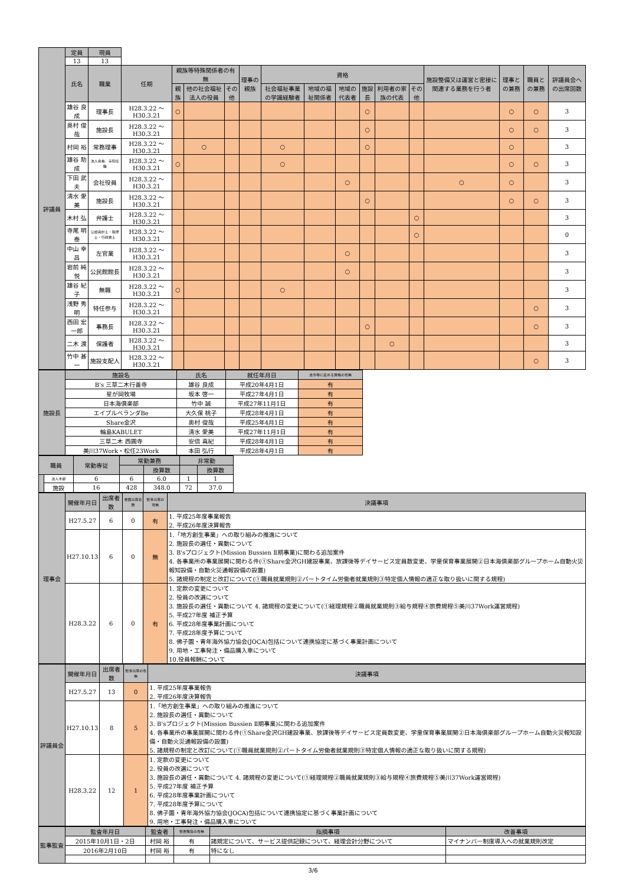| 評議員 | 定員 | 現員 | | | | | | | | | | | | | | | |
| | 13 | 13 | | | | | | | | | | | | | | | |
| | 氏名 | 職業 | 任期 | 親族等特殊関係者の有無 | | | 理事の親族 | 資格 | | | | | | 施設整備又は運営と密接に関連する業務を行う者 | 理事との兼務 | 職員との兼務 | 評議員会への出席回数 |
| | | | | 親族 | 他の社会福祉法人の役員 | その他 | | 社会福祉事業の学識経験者 | 地域の福祉関係者 | 地域の代表者 | 施設長 | 利用者の家族の代表 | その他 | | | | |
| | 雄谷 良成 | 理事長 | H28.3.22 ～ H30.3.21 | ○ | | | | | | | ○ | | | | ○ | ○ | 3 |
| | 奥村 俊哉 | 施設長 | H28.3.22 ～ H30.3.21 | | | | | | | | ○ | | | | ○ | ○ | 3 |
| | 村岡 裕 | 常務理事 | H28.3.22 ～ H30.3.21 | | ○ | | | ○ | | | ○ | | | | ○ | | 3 |
| | 雄谷 助成 | 法人会長、寺院住職 | H28.3.22 ～ H30.3.21 | ○ | | | | ○ | | | | | | | ○ | ○ | 3 |
| | 下田 武夫 | 会社役員 | H28.3.22 ～ H30.3.21 | | | | | | | ○ | | | | ○ | ○ | | 3 |
| | 清水 愛美 | 施設長 | H28.3.22 ～ H30.3.21 | | | | | | | | ○ | | | | ○ | ○ | 3 |
| | 木村 弘 | 弁護士 | H28.3.22 ～ H30.3.21 | | | | | | | | | | ○ | | | | 3 |
| | 寺尾 明泰 | 公認会計士・税理士・行政書士 | H28.3.22 ～ H30.3.21 | | | | | | | | | | ○ | | | | 0 |
| | 中山 幸昌 | 左官業 | H28.3.22 ～ H30.3.21 | | | | | | | ○ | | | | | | | 3 |
| | 岩前 純悦 | 公民館館長 | H28.3.22 ～ H30.3.21 | | | | | | | ○ | | | | | | | 3 |
| | 雄谷 紀子 | 無職 | H28.3.22 ～ H30.3.21 | ○ | | | | ○ | | | | | | | | | 3 |
| | 浅野 秀明 | 特任参与 | H28.3.22 ～ H30.3.21 | | | | | | | | | | | | | ○ | 3 |
| | 西田 宏一郎 | 事務長 | H28.3.22 ～ H30.3.21 | | | | | | | | ○ | | | | | ○ | 3 |
| | 二木 渡 | 保護者 | H28.3.22 ～ H30.3.21 | | | | | | | | | ○ | | | | | 3 |
| | 竹中 甚一 | 施設支配人 | H28.3.22 ～ H30.3.21 | | | | | | | | | | | | | ○ | 3 |
| 施設長 | 施設名 | 氏名 | 就任年月日 | 法令等に定める資格の有無 |
| | B's 三草二木行善寺 | 雄谷 良成 | 平成20年4月1日 | 有 |
| | 星が岡牧場 | 坂本 啓一 | 平成27年4月1日 | 有 |
| | 日本海倶楽部 | 竹中 誠 | 平成27年11月1日 | 有 |
| | エイブルベランダBe | 大久保 桃子 | 平成28年4月1日 | 有 |
| | Share金沢 | 奥村 俊哉 | 平成25年4月1日 | 有 |
| | 輪島KABULET | 清水 愛美 | 平成27年11月1日 | 有 |
| | 三草二木 西圓寺 | 安倍 真紀 | 平成28年4月1日 | 有 |
| | 美川37Work・松任23Work | 本田 弘行 | 平成28年4月1日 | 有 |
| 職員 | | 常勤専従 | 常勤兼務 | | 非常勤 | |
| | | | | 換算数 | | 換算数 |
| | 法人本部 | 6 | 6 | 6.0 | 1 | 1 |
| | 施設 | 16 | 428 | 348.0 | 72 | 37.0 |
| 理事会 | 開催年月日 | 出席者数 | 書面出席者数 | 監事出席の有無 | 決議事項 |
| | H27.5.27 | 6 | 0 | 有 | 1. 平成25年度事業報告 2. 平成26年度決算報告 |
| | H27.10.13 | 6 | 0 | 無 | 1.「地方創生事業」への取り組みの推進について 2. 施設長の選任・異動について 3. B'sプロジェクト(Mission Bussien Ⅱ期事業)に関わる追加案件 4. 各事業所の事業展開に関わる件(①Share金沢GH建設事業、放課後等デイサービス定員数変更、学童保育事業展開②日本海倶楽部グループホーム自動火災報知設備・自動火災通報設備の設置) 5. 諸規程の制定と改訂について(①職員就業規則②パートタイム労働者就業規則③特定個人情報の適正な取り扱いに関する規程) |
| | H28.3.22 | 6 | 0 | 有 | 1. 定款の変更について 2. 役員の改選について 3. 施設長の選任・異動について 4. 諸規程の変更について(①経理規程②職員就業規則③給与規程④旅費規程⑤美川37Work運営規程) 5. 平成27年度 補正予算 6. 平成28年度事業計画について 7. 平成28年度予算について 8. 佛子園・青年海外協力協会(JOCA)包括について連携協定に基づく事業計画について 9. 用地・工事発注・備品購入車について 10.役員報酬について |
| 評議員会 | 開催年月日 | 出席者数 | 監事出席の有無 | 決議事項 |
| | H27.5.27 | 13 | 0 | 1. 平成25年度事業報告 2. 平成26年度決算報告 |
| | H27.10.13 | 8 | 5 | 1.「地方創生事業」への取り組みの推進について 2. 施設長の選任・異動について 3. B'sプロジェクト(Mission Bussien Ⅱ期事業)に関わる追加案件 4. 各事業所の事業展開に関わる件(①Share金沢GH建設事業、放課後等デイサービス定員数変更、学童保育事業展開②日本海倶楽部グループホーム自動火災報知設備・自動火災通報設備の設置) 5. 諸規程の制定と改訂について(①職員就業規則②パートタイム労働者就業規則③特定個人情報の適正な取り扱いに関する規程) |
| | H28.3.22 | 12 | 1 | 1. 定款の変更について 2. 役員の改選について 3. 施設長の選任・異動について 4. 諸規程の変更について(①経理規程②職員就業規則③給与規程④旅費規程⑤美川37Work運営規程) 5. 平成27年度 補正予算 6. 平成28年度事業計画について 7. 平成28年度予算について 8. 佛子園・青年海外協力協会(JOCA)包括について連携協定に基づく事業計画について 9. 用地・工事発注・備品購入車について |
| 監事監査 | 監査年月日 | 監査者 | 監査報告の有無 | 指摘事項 | 改善事項 |
| | 2015年10月1日・2日 | 村岡 裕 | 有 | 諸規定について、サービス提供記録について、経理会計分野について | マイナンバー制度導入への就業規則改定 |
| | 2016年2月10日 | 村岡 裕 | 有 | 特になし | |
3/6